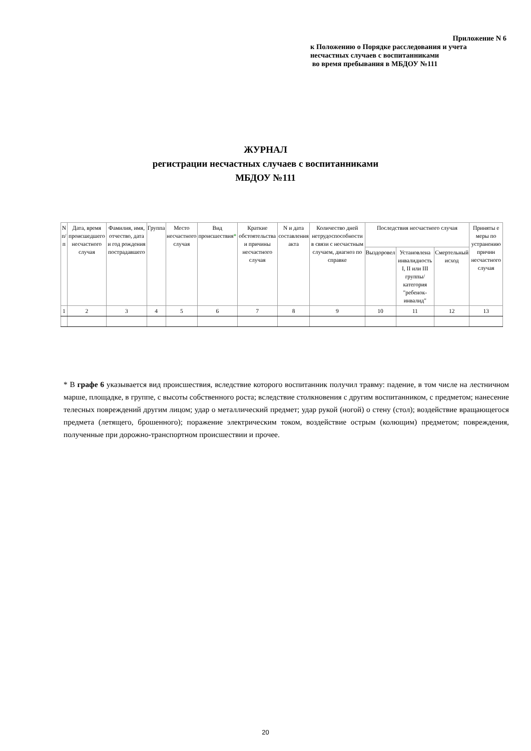Приложение N 6
к Положению о Порядке расследования и учета
несчастных случаев с воспитанниками
во время пребывания в МБДОУ №111
ЖУРНАЛ
регистрации несчастных случаев с воспитанниками
МБДОУ №111
| N п/п | Дата, время происшедшего несчастного случая | Фамилия, имя, отчество, дата и год рождения пострадавшего | Группа | Место несчастного случая | Вид происшествия * | Краткие обстоятельства и причины несчастного случая | N и дата составления акта | Количество дней нетрудоспособности в связи с несчастным случаем, диагноз по справке | Последствия несчастного случая | | | Приняты е меры по устранению причин несчастного случая |
| --- | --- | --- | --- | --- | --- | --- | --- | --- | --- | --- | --- | --- |
| | | | | | | | | | Выздоровел | Установлена инвалидность I, II или III группы/ категория "ребенок-инвалид" | Смертельный исход | |
| 1 | 2 | 3 | 4 | 5 | 6 | 7 | 8 | 9 | 10 | 11 | 12 | 13 |
* В графе 6 указывается вид происшествия, вследствие которого воспитанник получил травму: падение, в том числе на лестничном марше, площадке, в группе, с высоты собственного роста; вследствие столкновения с другим воспитанником, с предметом; нанесение телесных повреждений другим лицом; удар о металлический предмет; удар рукой (ногой) о стену (стол); воздействие вращающегося предмета (летящего, брошенного); поражение электрическим током, воздействие острым (колющим) предметом; повреждения, полученные при дорожно-транспортном происшествии и прочее.
20